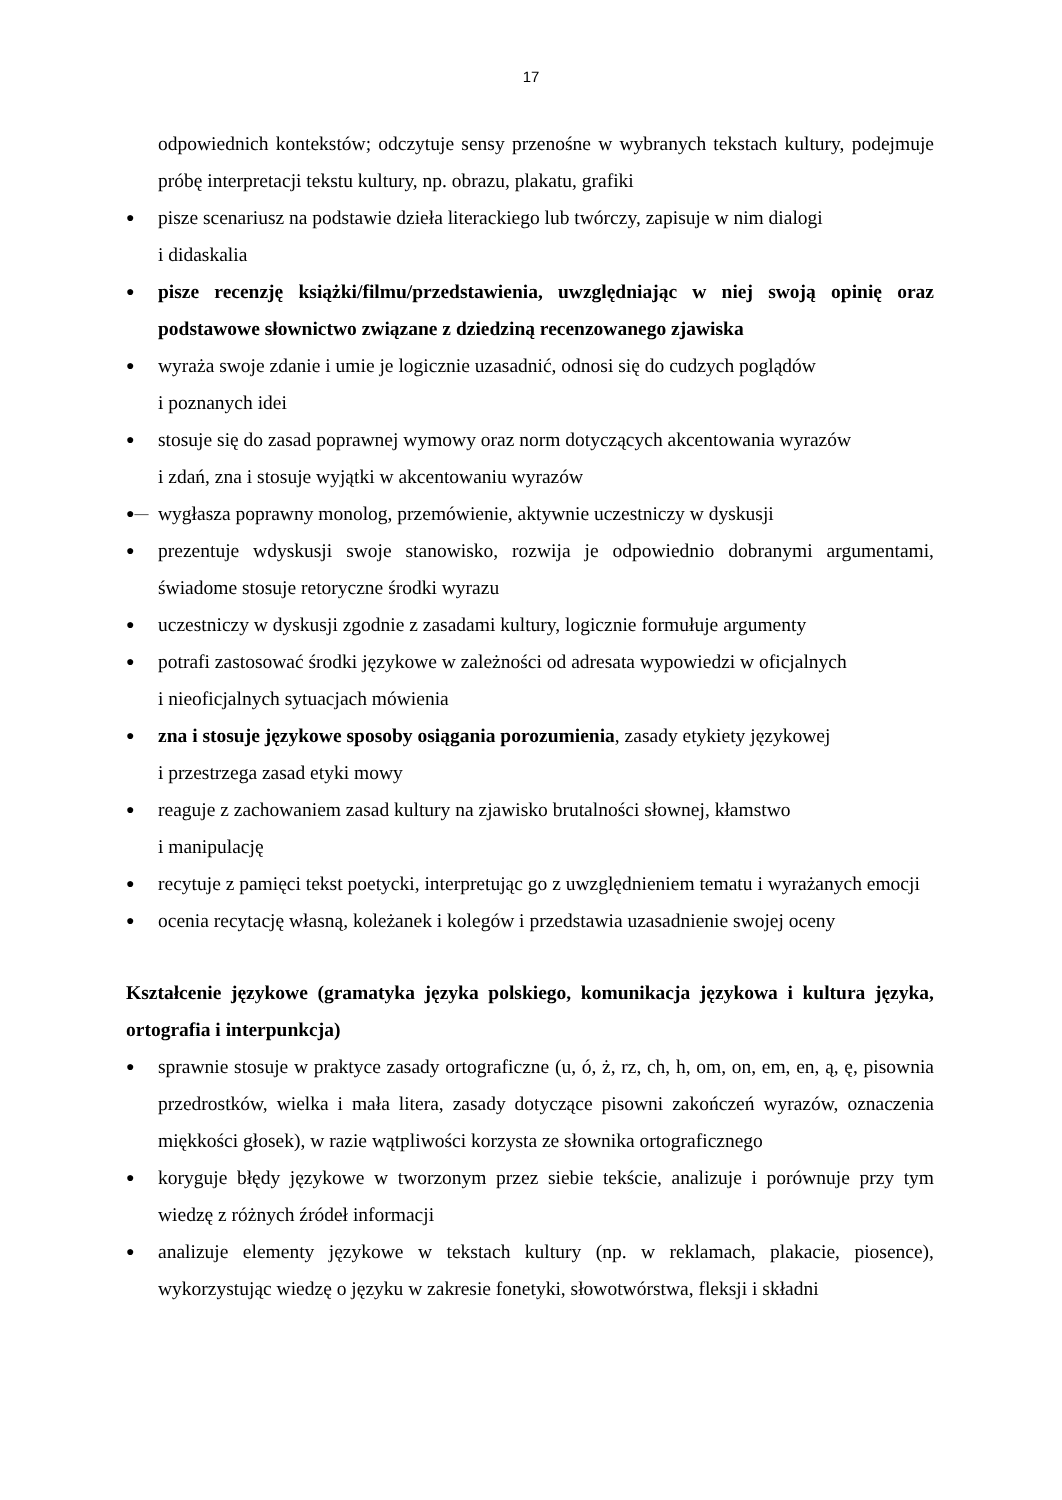17
odpowiednich kontekstów; odczytuje sensy przenośne w wybranych tekstach kultury, podejmuje próbę interpretacji tekstu kultury, np. obrazu, plakatu, grafiki
● pisze scenariusz na podstawie dzieła literackiego lub twórczy, zapisuje w nim dialogi
i didaskalia
● pisze recenzję książki/filmu/przedstawienia, uwzględniając w niej swoją opinię oraz podstawowe słownictwo związane z dziedziną recenzowanego zjawiska
● wyraża swoje zdanie i umie je logicznie uzasadnić, odnosi się do cudzych poglądów
i poznanych idei
● stosuje się do zasad poprawnej wymowy oraz norm dotyczących akcentowania wyrazów
i zdań, zna i stosuje wyjątki w akcentowaniu wyrazów
●— wygłasza poprawny monolog, przemówienie, aktywnie uczestniczy w dyskusji
● prezentuje wdyskusji swoje stanowisko, rozwija je odpowiednio dobranymi argumentami, świadome stosuje retoryczne środki wyrazu
● uczestniczy w dyskusji zgodnie z zasadami kultury, logicznie formułuje argumenty
● potrafi zastosować środki językowe w zależności od adresata wypowiedzi w oficjalnych
i nieoficjalnych sytuacjach mówienia
● zna i stosuje językowe sposoby osiągania porozumienia, zasady etykiety językowej
i przestrzega zasad etyki mowy
● reaguje z zachowaniem zasad kultury na zjawisko brutalności słownej, kłamstwo
i manipulację
● recytuje z pamięci tekst poetycki, interpretując go z uwzględnieniem tematu i wyrażanych emocji
● ocenia recytację własną, koleżanek i kolegów i przedstawia uzasadnienie swojej oceny
Kształcenie językowe (gramatyka języka polskiego, komunikacja językowa i kultura języka, ortografia i interpunkcja)
● sprawnie stosuje w praktyce zasady ortograficzne (u, ó, ż, rz, ch, h, om, on, em, en, ą, ę, pisownia przedrostków, wielka i mała litera, zasady dotyczące pisowni zakończeń wyrazów, oznaczenia miękkości głosek), w razie wątpliwości korzysta ze słownika ortograficznego
● koryguje błędy językowe w tworzonym przez siebie tekście, analizuje i porównuje przy tym wiedzę z różnych źródeł informacji
● analizuje elementy językowe w tekstach kultury (np. w reklamach, plakacie, piosence), wykorzystując wiedzę o języku w zakresie fonetyki, słowotwórstwa, fleksji i składni